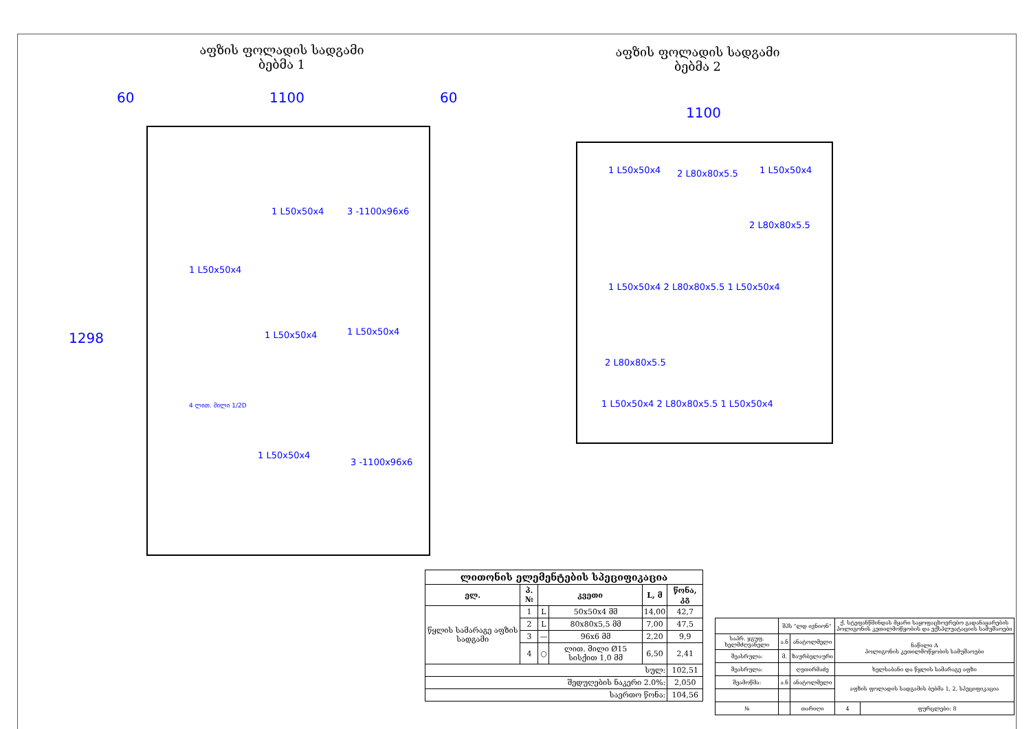აფზის ფოლადის სადგამი
ბებმა 1
აფზის ფოლადის სადგამი
ბებმა 2
60 1100 60
1100
1298
1 L50x50x4 3 -1100x96x6
1 L50x50x4
1 L50x50x4 1 L50x50x4
4 ლით. მილი 1/2D
1 L50x50x4
3 -1100x96x6
1 L50x50x4 2 L80x80x5.5 1 L50x50x4
2 L80x80x5.5
1 L50x50x4 2 L80x80x5.5 1 L50x50x4
2 L80x80x5.5
1 L50x50x4 2 L80x80x5.5 1 L50x50x4
| ლითონის ელემენტების სპეციფიკაცია | | | | | |
| --- | --- | --- | --- | --- | --- |
| ელ. | პ. № | კვეთი | | L, მ | წონა, კგ |
| წყლის სამარაგე აფზის სადგამი | 1 | L | 50x50x4 მმ | 14,00 | 42,7 |
| | 2 | L | 80x80x5,5 მმ | 7,00 | 47,5 |
| | 3 | — | 96x6 მმ | 2,20 | 9,9 |
| | 4 | ○ | ლით. მილი Ø15 სისქით 1,0 მმ | 6,50 | 2,41 |
| სულ: | | | | | 102,51 |
| შედუღების ნაკერი 2.0%: | | | | | 2,050 |
| საერთო წონა: | | | | | 104,56 |
| | შპს "ლდ ივნიონ" | | ქ. სტეფანწმინდას მყარი საყოფაცხოვრებო გადანაყარების პოლიგონის კეთილმოწყობის და ექსპლუატაციის სამუშაოები | |
| საპრ. ჯგუფ. ხელმძღვანელი | ა.ნ | ანატოლმელი | ნაწილი A პოლიგონის კეთილმოწყობის სამუშაოები | |
| შეასრულა: | მ. | ზაურბელაური | | |
| შეასრულა: | | ღვთირმაძე | ხელსაბანი და წყლის სამარაგე აფზი | |
| შეამოწმა: | ა.ნ | ანატოლმელი | აფზის ფოლადის სადგამის ბებმა 1, 2, სპეციფიკაცია | |
| № | | თარიღი | 4 | ფურცლები: 8 |